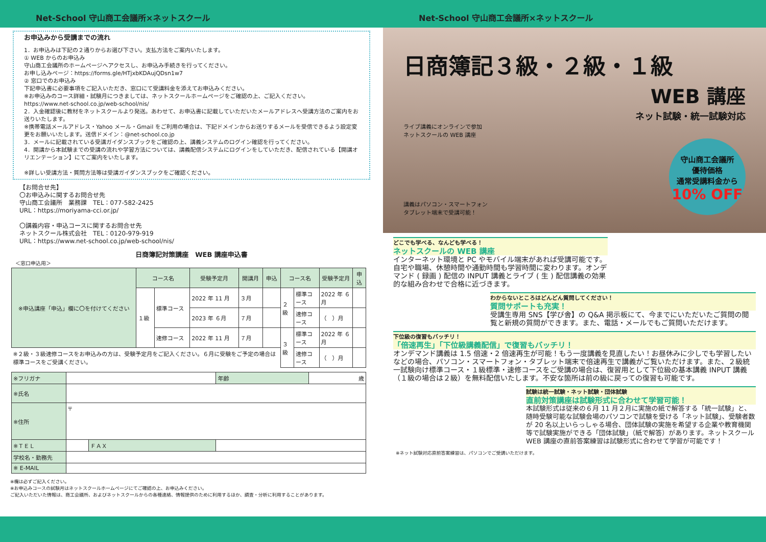Net-School 守山商工会議所×ネットスクール
お申込みから受講までの流れ
1．お申込みは下記の２通りからお選び下さい。支払方法をご案内いたします。
① WEB からのお申込み
守山商工会議所のホームページへアクセスし、お申込み手続きを行ってください。
お申し込みページ：https://forms.gle/HTjxbKDAujQDsn1w7
② 窓口でのお申込み
下記申込書に必要事項をご記入いただき、窓口にて受講料金を添えてお申込みください。
※お申込みのコース詳細・試験月につきましては、ネットスクールホームページをご確認の上、ご記入ください。
https://www.net-school.co.jp/web-school/nis/
2．入金確認後に教材をネットスクールより発送。あわせて、お申込書に記載していただいたメールアドレスへ受講方法のご案内をお送りいたします。
※携帯電話メールアドレス・Yahoo メール・Gmail をご利用の場合は、下記ドメインからお送りするメールを受信できるよう設定変更をお願いいたします。送信ドメイン：@net-school.co.jp
3．メールに記載されている受講ガイダンスブックをご確認の上、講義システムのログイン確認を行ってください。
4．開講から本試験までの受講の流れや学習方法については、講義配信システムにログインをしていただき、配信されている【開講オリエンテーション】にてご案内をいたします。
※詳しい受講方法・質問方法等は受講ガイダンスブックをご確認ください。
【お問合せ先】
〇お申込みに関するお問合せ先
守山商工会議所　業務課　TEL：077-582-2425
URL：https://moriyama-cci.or.jp/
〇講義内容・申込コースに関するお問合せ先
ネットスクール株式会社　TEL：0120-979-919
URL：https://www.net-school.co.jp/web-school/nis/
日商簿記対策講座　WEB 講座申込書
＜窓口申込用＞
| ※申込講座「申込」欄に〇を付けてください | コース名 | | 受験予定月 | 開講月 | 申込 | コース名 | | 受験予定月 | 申込 |
| --- | --- | --- | --- | --- | --- | --- | --- | --- | --- |
| | １級 | 標準コース | 2022 年 11 月 | ３月 | | ２級 | 標準コース | 2022 年 ６月 | |
| | | | 2023 年 ６月 | ７月 | | | 速修コース | （ ）月 | |
| | | 速修コース | 2022 年 11 月 | ７月 | | ３級 | 標準コース | 2022 年 ６月 | |
| ※２級・３級速修コースをお申込みの方は、受験予定月をご記入ください。６月に受験をご予定の場合は標準コースをご受講ください。 | | | | | | | 速修コース | （ ）月 | |
| ※フリガナ | | | 年齢 | 歳 |
| ※氏名 | | | | |
| ※住所 | 〒 | | | |
| ※ＴＥＬ | | ＦＡＸ | | |
| 学校名・勤務先 | | | | |
| ※ E-MAIL | | | | |
※欄は必ずご記入ください。
※お申込みコースの試験月はネットスクールホームページにてご確認の上、お申込みください。
ご記入いただいた情報は、商工会議所、およびネットスクールからの各種連絡、情報提供のために利用するほか、調査・分析に利用することがあります。
Net-School 守山商工会議所×ネットスクール
日商簿記３級・２級・１級
WEB 講座
ネット試験・統一試験対応
ライブ講義にオンラインで参加
ネットスクールの WEB 講座
守山商工会議所
優待価格
通常受講料金から
10% OFF
講義はパソコン・スマートフォン
タブレット端末で受講可能！
どこでも学べる、なんども学べる！
ネットスクールの WEB 講座
インターネット環境と PC やモバイル端末があれば受講可能です。自宅や職場、休憩時間や通勤時間も学習時間に変わります。オンデマンド ( 録画 ) 配信の INPUT 講義とライブ ( 生 ) 配信講義の効果的な組み合わせで合格に近づきます。
わからないところはどんどん質問してください！
質問サポートも充実！
受講生専用 SNS【学び舎】の Q&A 掲示板にて、今までにいただいたご質問の閲覧と新規の質問ができます。また、電話・メールでもご質問いただけます。
下位級の復習もバッチリ！
「倍速再生」「下位級講義配信」で復習もバッチリ！
オンデマンド講義は 1.5 倍速・2 倍速再生が可能！もう一度講義を見直したい！お昼休みに少しでも学習したいなどの場合、パソコン・スマートフォン・タブレット端末で倍速再生で講義がご覧いただけます。また、２級統一試験向け標準コース・１級標準・速修コースをご受講の場合は、復習用として下位級の基本講義 INPUT 講義（１級の場合は２級）を無料配信いたします。不安な箇所は前の級に戻っての復習も可能です。
試験は統一試験・ネット試験・団体試験
直前対策講座は試験形式に合わせて学習可能！
本試験形式は従来の６月 11 月２月に実施の紙で解答する「統一試験」と、随時受験可能な試験会場のパソコンで試験を受ける「ネット試験」、受験者数が 20 名以上いらっしゃる場合、団体試験の実施を希望する企業や教育機関等で試験実施ができる「団体試験」（紙で解答）があります。ネットスクール WEB 講座の直前答案練習は試験形式に合わせて学習が可能です！
※ネット試験対応直前答案練習は、パソコンでご受講いただけます。